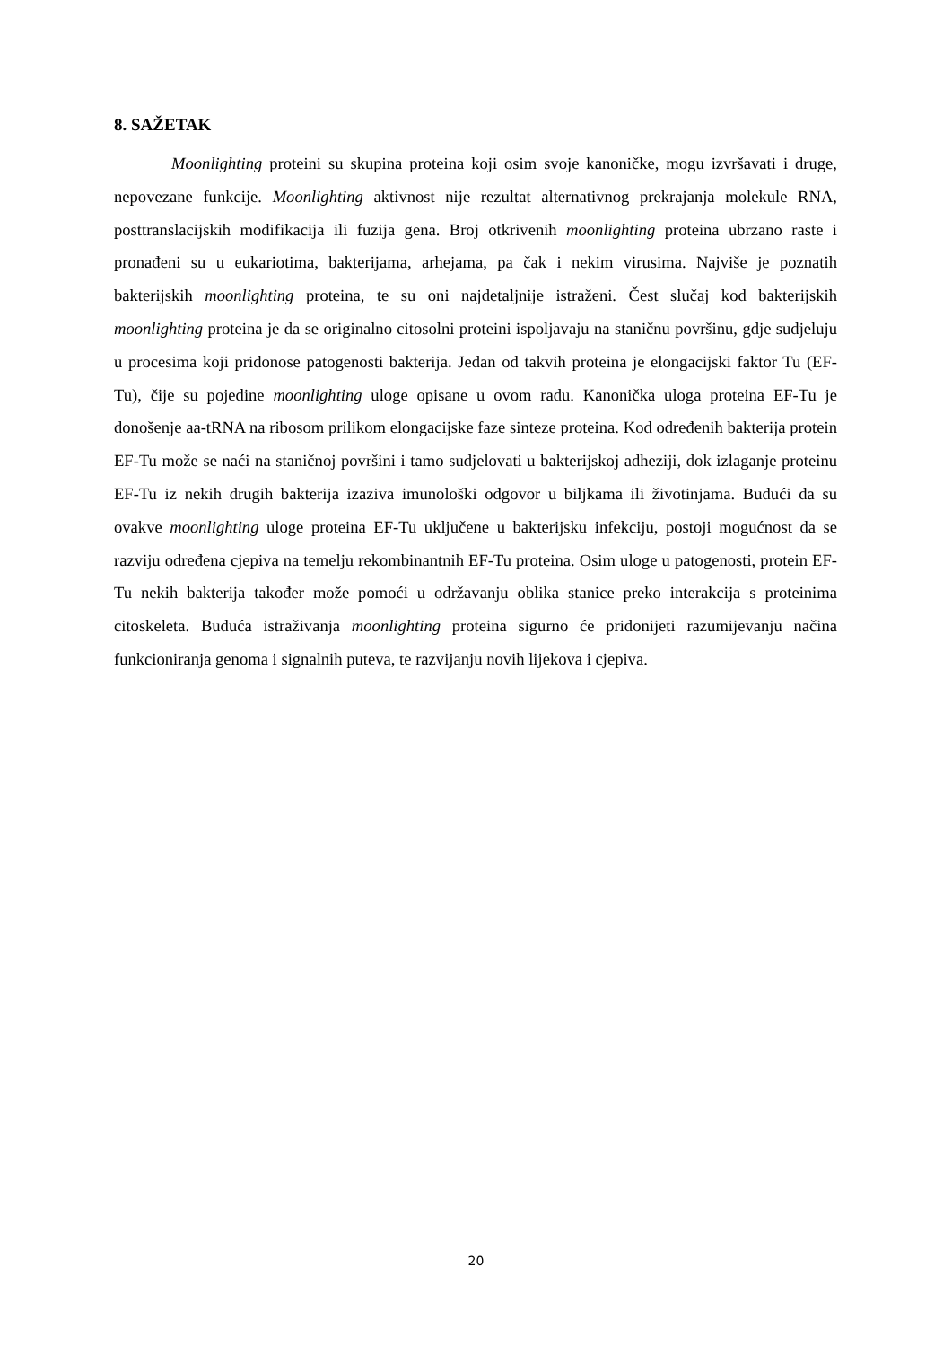8. SAŽETAK
Moonlighting proteini su skupina proteina koji osim svoje kanoničke, mogu izvršavati i druge, nepovezane funkcije. Moonlighting aktivnost nije rezultat alternativnog prekrajanja molekule RNA, posttranslacijskih modifikacija ili fuzija gena. Broj otkrivenih moonlighting proteina ubrzano raste i pronađeni su u eukariotima, bakterijama, arhejama, pa čak i nekim virusima. Najviše je poznatih bakterijskih moonlighting proteina, te su oni najdetaljnije istraženi. Čest slučaj kod bakterijskih moonlighting proteina je da se originalno citosolni proteini ispoljavaju na staničnu površinu, gdje sudjeluju u procesima koji pridonose patogenosti bakterija. Jedan od takvih proteina je elongacijski faktor Tu (EF-Tu), čije su pojedine moonlighting uloge opisane u ovom radu. Kanonička uloga proteina EF-Tu je donošenje aa-tRNA na ribosom prilikom elongacijske faze sinteze proteina. Kod određenih bakterija protein EF-Tu može se naći na staničnoj površini i tamo sudjelovati u bakterijskoj adheziji, dok izlaganje proteinu EF-Tu iz nekih drugih bakterija izaziva imunološki odgovor u biljkama ili životinjama. Budući da su ovakve moonlighting uloge proteina EF-Tu uključene u bakterijsku infekciju, postoji mogućnost da se razviju određena cjepiva na temelju rekombinantnih EF-Tu proteina. Osim uloge u patogenosti, protein EF-Tu nekih bakterija također može pomoći u održavanju oblika stanice preko interakcija s proteinima citoskeleta. Buduća istraživanja moonlighting proteina sigurno će pridonijeti razumijevanju načina funkcioniranja genoma i signalnih puteva, te razvijanju novih lijekova i cjepiva.
20